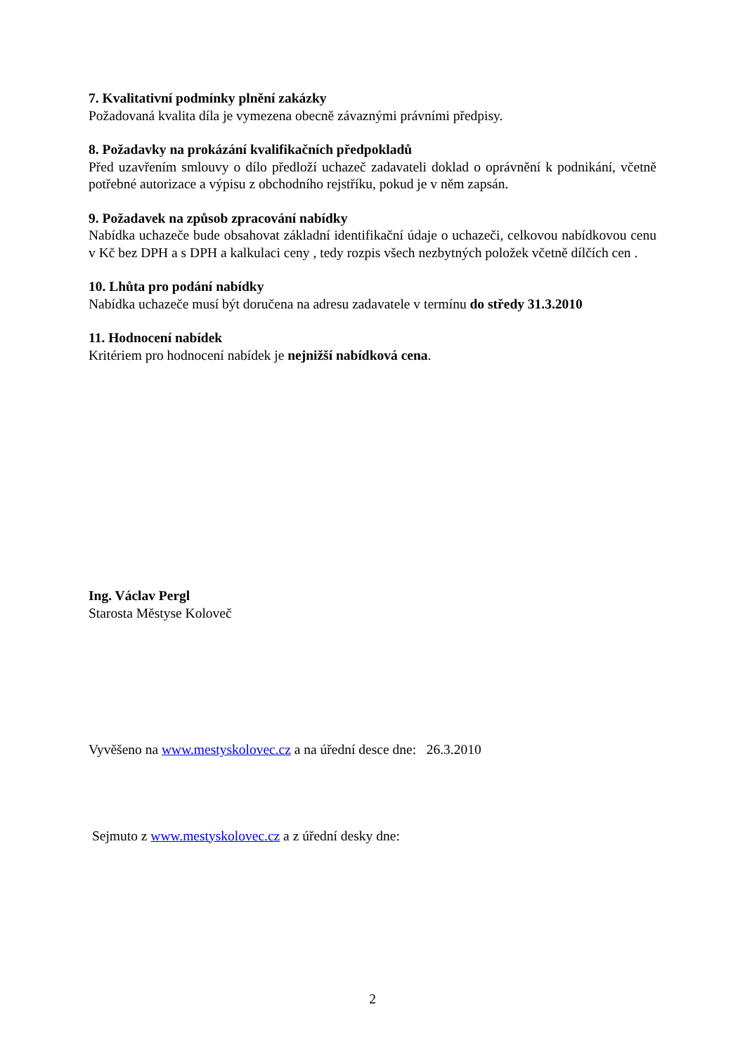7. Kvalitativní podmínky plnění zakázky
Požadovaná kvalita díla je vymezena obecně závaznými právními předpisy.
8. Požadavky na prokázání kvalifikačních předpokladů
Před uzavřením smlouvy o dílo předloží uchazeč zadavateli doklad o oprávnění k podnikání, včetně potřebné autorizace a výpisu z obchodního rejstříku, pokud je v něm zapsán.
9. Požadavek na způsob zpracování nabídky
Nabídka uchazeče bude obsahovat základní identifikační údaje o uchazeči, celkovou nabídkovou cenu v Kč bez DPH a s DPH a kalkulaci ceny , tedy rozpis všech nezbytných položek včetně dílčích cen .
10. Lhůta pro podání nabídky
Nabídka uchazeče musí být doručena na adresu zadavatele v termínu do středy 31.3.2010
11. Hodnocení nabídek
Kritériem pro hodnocení nabídek je nejnižší nabídková cena.
Ing. Václav Pergl
Starosta Městyse Koloveč
Vyvěšeno na www.mestyskolovec.cz a na úřední desce dne: 26.3.2010
Sejmuto z www.mestyskolovec.cz a z úřední desky dne:
2